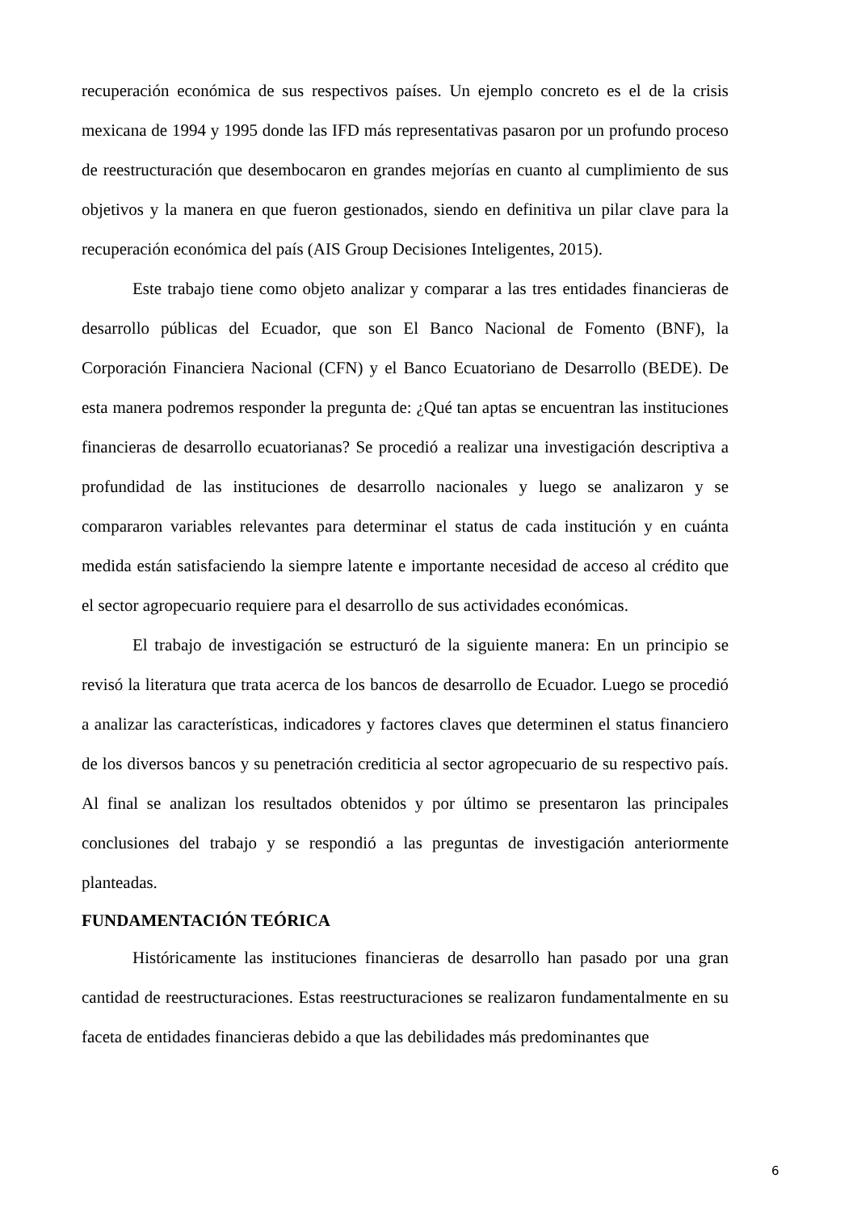recuperación económica de sus respectivos países. Un ejemplo concreto es el de la crisis mexicana de 1994 y 1995 donde las IFD más representativas pasaron por un profundo proceso de reestructuración que desembocaron en grandes mejorías en cuanto al cumplimiento de sus objetivos y la manera en que fueron gestionados, siendo en definitiva un pilar clave para la recuperación económica del país (AIS Group Decisiones Inteligentes, 2015).
Este trabajo tiene como objeto analizar y comparar a las tres entidades financieras de desarrollo públicas del Ecuador, que son El Banco Nacional de Fomento (BNF), la Corporación Financiera Nacional (CFN) y el Banco Ecuatoriano de Desarrollo (BEDE). De esta manera podremos responder la pregunta de: ¿Qué tan aptas se encuentran las instituciones financieras de desarrollo ecuatorianas? Se procedió a realizar una investigación descriptiva a profundidad de las instituciones de desarrollo nacionales y luego se analizaron y se compararon variables relevantes para determinar el status de cada institución y en cuánta medida están satisfaciendo la siempre latente e importante necesidad de acceso al crédito que el sector agropecuario requiere para el desarrollo de sus actividades económicas.
El trabajo de investigación se estructuró de la siguiente manera: En un principio se revisó la literatura que trata acerca de los bancos de desarrollo de Ecuador. Luego se procedió a analizar las características, indicadores y factores claves que determinen el status financiero de los diversos bancos y su penetración crediticia al sector agropecuario de su respectivo país. Al final se analizan los resultados obtenidos y por último se presentaron las principales conclusiones del trabajo y se respondió a las preguntas de investigación anteriormente planteadas.
FUNDAMENTACIÓN TEÓRICA
Históricamente las instituciones financieras de desarrollo han pasado por una gran cantidad de reestructuraciones. Estas reestructuraciones se realizaron fundamentalmente en su faceta de entidades financieras debido a que las debilidades más predominantes que
6